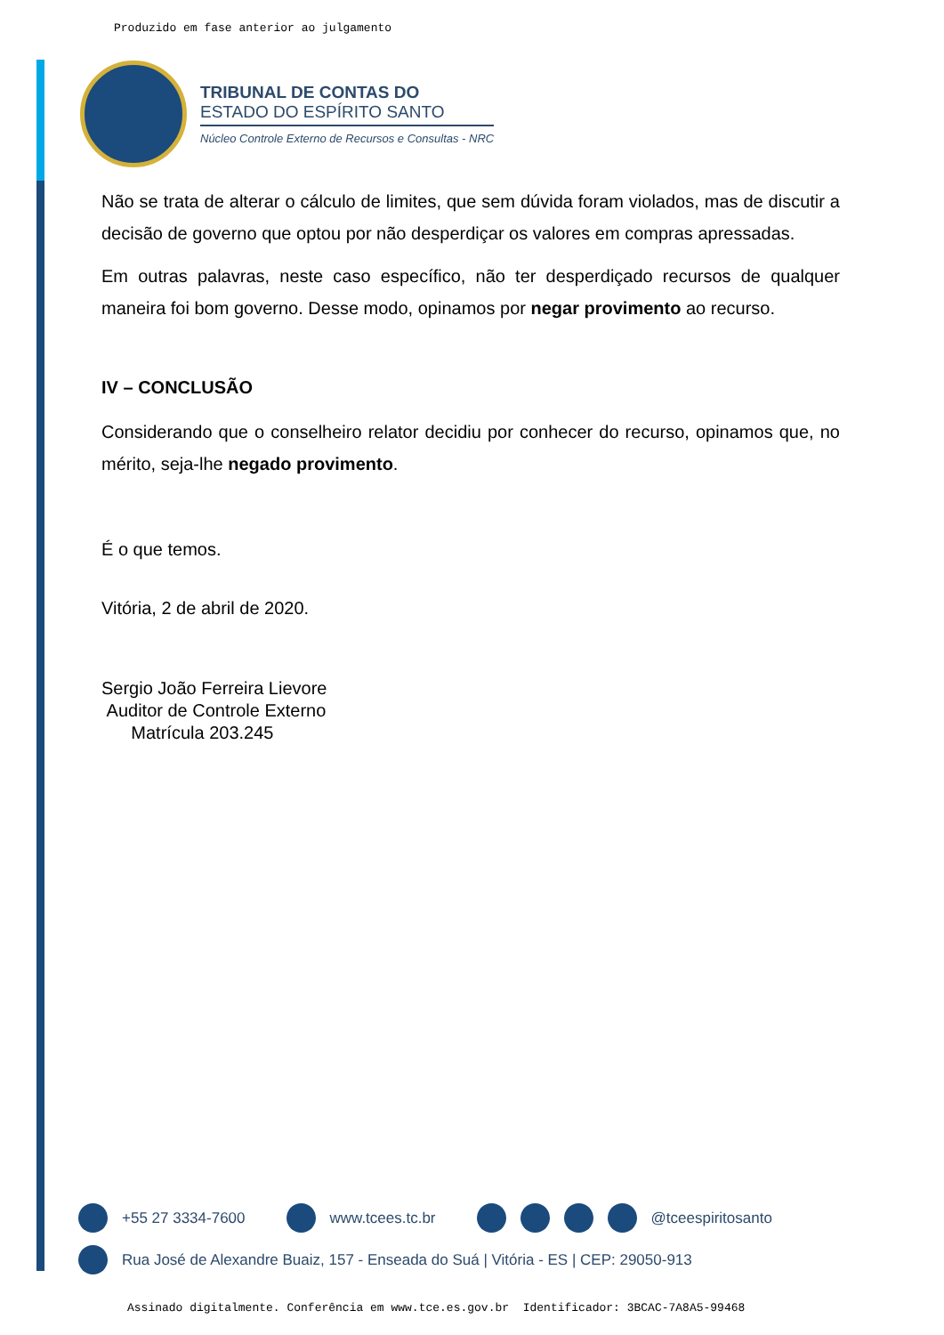Produzido em fase anterior ao julgamento
TRIBUNAL DE CONTAS DO
ESTADO DO ESPÍRITO SANTO
Núcleo Controle Externo de Recursos e Consultas - NRC
Não se trata de alterar o cálculo de limites, que sem dúvida foram violados, mas de discutir a decisão de governo que optou por não desperdiçar os valores em compras apressadas.
Em outras palavras, neste caso específico, não ter desperdiçado recursos de qualquer maneira foi bom governo. Desse modo, opinamos por negar provimento ao recurso.
IV – CONCLUSÃO
Considerando que o conselheiro relator decidiu por conhecer do recurso, opinamos que, no mérito, seja-lhe negado provimento.
É o que temos.
Vitória, 2 de abril de 2020.
Sergio João Ferreira Lievore
Auditor de Controle Externo
Matrícula 203.245
+55 27 3334-7600 www.tcees.tc.br @tceespiritosanto
Rua José de Alexandre Buaiz, 157 - Enseada do Suá | Vitória - ES | CEP: 29050-913
Assinado digitalmente. Conferência em www.tce.es.gov.br Identificador: 3BCAC-7A8A5-99468